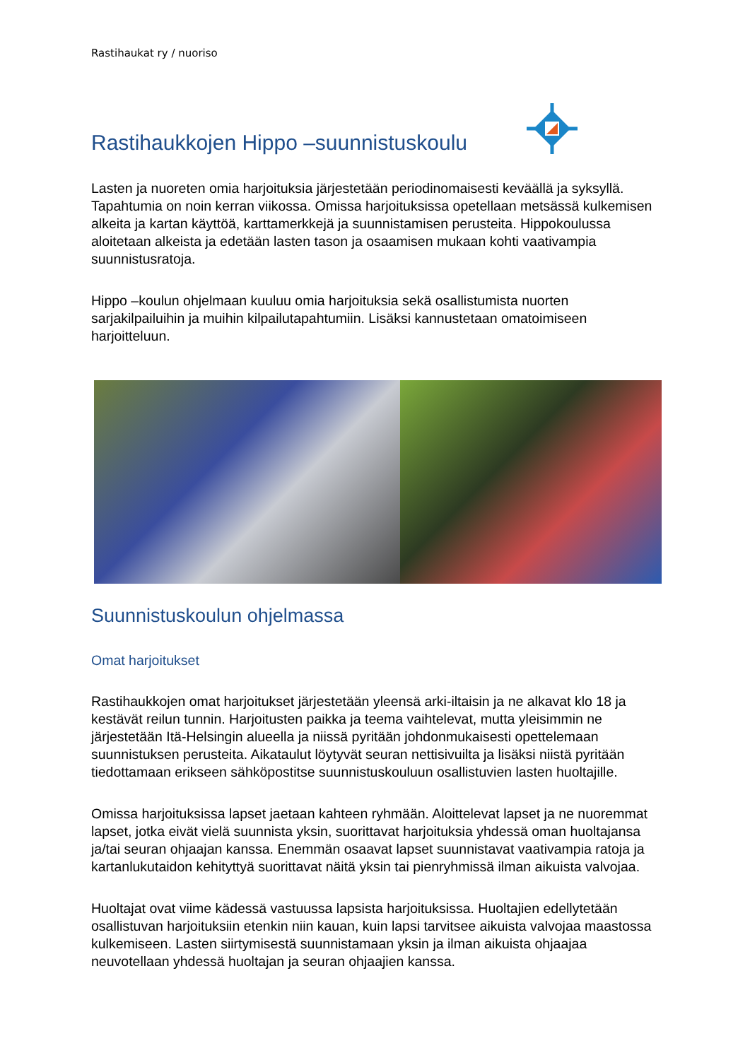Rastihaukat ry / nuoriso
Rastihaukkojen Hippo –suunnistuskoulu
Lasten ja nuoreten omia harjoituksia järjestetään periodinomaisesti keväällä ja syksyllä. Tapahtumia on noin kerran viikossa. Omissa harjoituksissa opetellaan metsässä kulkemisen alkeita ja kartan käyttöä, karttamerkkejä ja suunnistamisen perusteita. Hippokoulussa aloitetaan alkeista ja edetään lasten tason ja osaamisen mukaan kohti vaativampia suunnistusratoja.
Hippo –koulun ohjelmaan kuuluu omia harjoituksia sekä osallistumista nuorten sarjakilpailuihin ja muihin kilpailutapahtumiin. Lisäksi kannustetaan omatoimiseen harjoitteluun.
Suunnistuskoulun ohjelmassa
Omat harjoitukset
Rastihaukkojen omat harjoitukset järjestetään yleensä arki-iltaisin ja ne alkavat klo 18 ja kestävät reilun tunnin. Harjoitusten paikka ja teema vaihtelevat, mutta yleisimmin ne järjestetään Itä-Helsingin alueella ja niissä pyritään johdonmukaisesti opettelemaan suunnistuksen perusteita. Aikataulut löytyvät seuran nettisivuilta ja lisäksi niistä pyritään tiedottamaan erikseen sähköpostitse suunnistuskouluun osallistuvien lasten huoltajille.
Omissa harjoituksissa lapset jaetaan kahteen ryhmään. Aloittelevat lapset ja ne nuoremmat lapset, jotka eivät vielä suunnista yksin, suorittavat harjoituksia yhdessä oman huoltajansa ja/tai seuran ohjaajan kanssa. Enemmän osaavat lapset suunnistavat vaativampia ratoja ja kartanlukutaidon kehityttyä suorittavat näitä yksin tai pienryhmissä ilman aikuista valvojaa.
Huoltajat ovat viime kädessä vastuussa lapsista harjoituksissa. Huoltajien edellytetään osallistuvan harjoituksiin etenkin niin kauan, kuin lapsi tarvitsee aikuista valvojaa maastossa kulkemiseen. Lasten siirtymisestä suunnistamaan yksin ja ilman aikuista ohjaajaa neuvotellaan yhdessä huoltajan ja seuran ohjaajien kanssa.